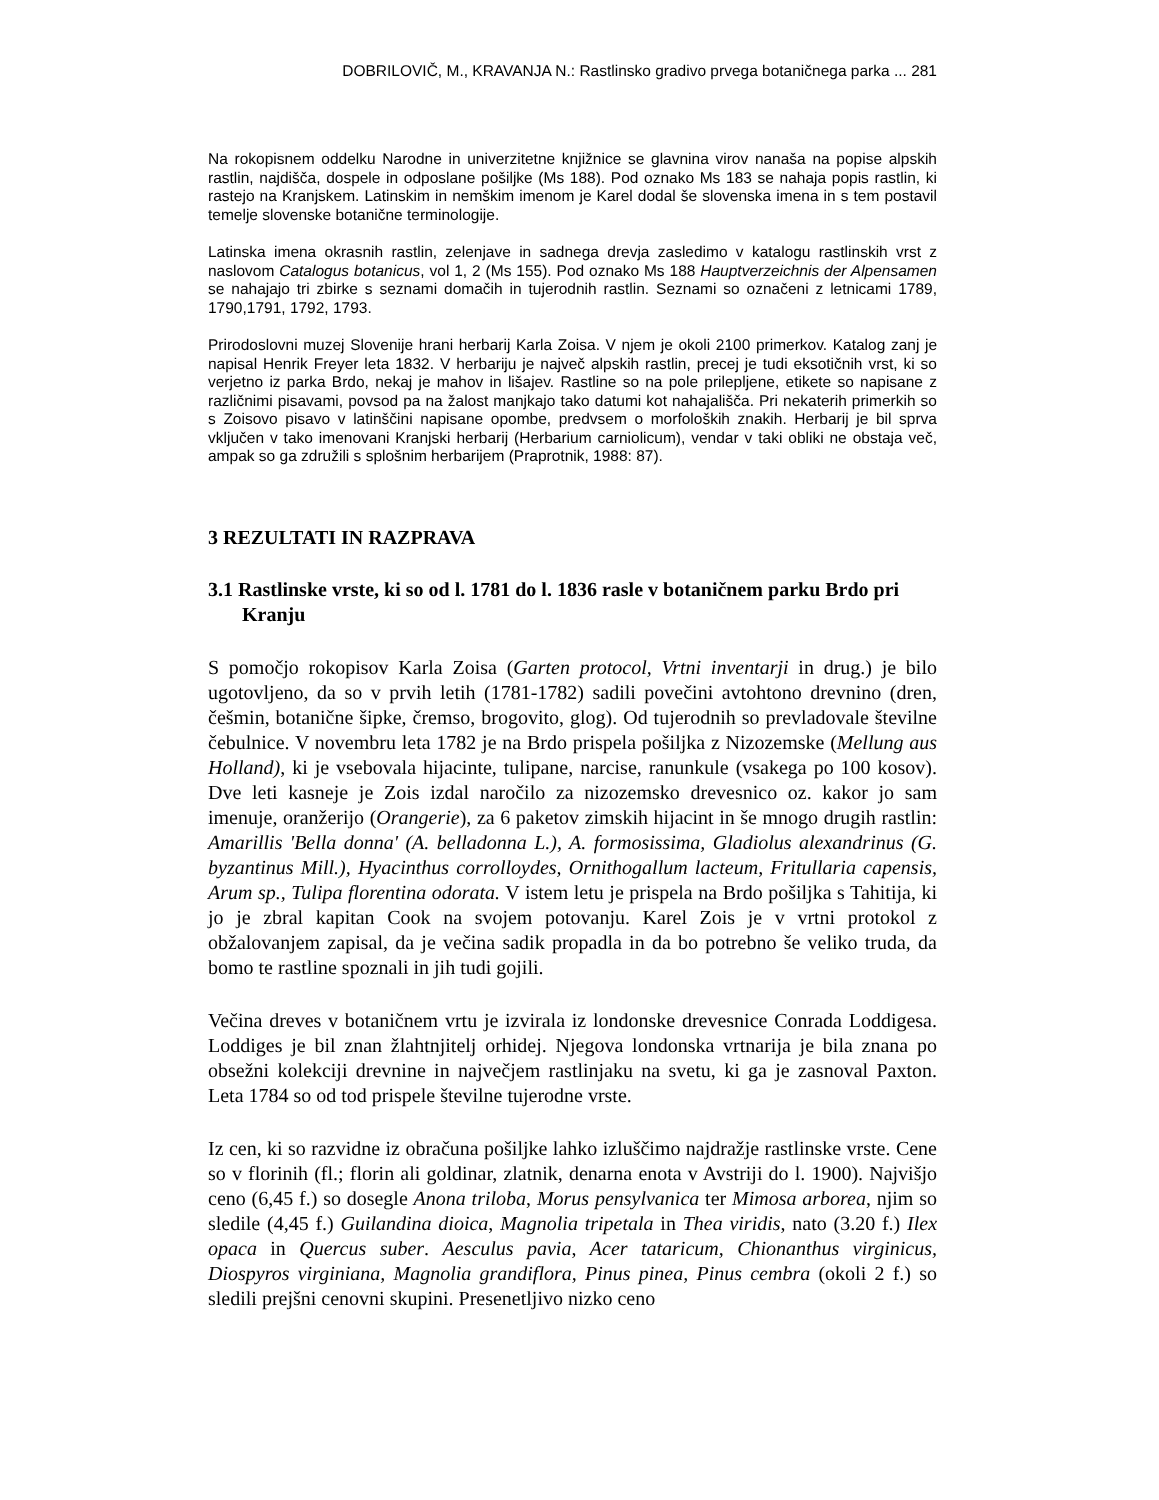DOBRILOVIČ, M., KRAVANJA N.: Rastlinsko gradivo prvega botaničnega parka ... 281
Na rokopisnem oddelku Narodne in univerzitetne knjižnice se glavnina virov nanaša na popise alpskih rastlin, najdišča, dospele in odposlane pošiljke (Ms 188). Pod oznako Ms 183 se nahaja popis rastlin, ki rastejo na Kranjskem. Latinskim in nemškim imenom je Karel dodal še slovenska imena in s tem postavil temelje slovenske botanične terminologije.
Latinska imena okrasnih rastlin, zelenjave in sadnega drevja zasledimo v katalogu rastlinskih vrst z naslovom Catalogus botanicus, vol 1, 2 (Ms 155). Pod oznako Ms 188 Hauptverzeichnis der Alpensamen se nahajajo tri zbirke s seznami domačih in tujerodnih rastlin. Seznami so označeni z letnicami 1789, 1790,1791, 1792, 1793.
Prirodoslovni muzej Slovenije hrani herbarij Karla Zoisa. V njem je okoli 2100 primerkov. Katalog zanj je napisal Henrik Freyer leta 1832. V herbariju je največ alpskih rastlin, precej je tudi eksotičnih vrst, ki so verjetno iz parka Brdo, nekaj je mahov in lišajev. Rastline so na pole prilepljene, etikete so napisane z različnimi pisavami, povsod pa na žalost manjkajo tako datumi kot nahajališča. Pri nekaterih primerkih so s Zoisovo pisavo v latinščini napisane opombe, predvsem o morfoloških znakih. Herbarij je bil sprva vključen v tako imenovani Kranjski herbarij (Herbarium carniolicum), vendar v taki obliki ne obstaja več, ampak so ga združili s splošnim herbarijem (Praprotnik, 1988: 87).
3 REZULTATI IN RAZPRAVA
3.1 Rastlinske vrste, ki so od l. 1781 do l. 1836 rasle v botaničnem parku Brdo pri Kranju
S pomočjo rokopisov Karla Zoisa (Garten protocol, Vrtni inventarji in drug.) je bilo ugotovljeno, da so v prvih letih (1781-1782) sadili povečini avtohtono drevnino (dren, češmin, botanične šipke, čremso, brogovito, glog). Od tujerodnih so prevladovale številne čebulnice. V novembru leta 1782 je na Brdo prispela pošiljka z Nizozemske (Mellung aus Holland), ki je vsebovala hijacinte, tulipane, narcise, ranunkule (vsakega po 100 kosov). Dve leti kasneje je Zois izdal naročilo za nizozemsko drevesnico oz. kakor jo sam imenuje, oranžerijo (Orangerie), za 6 paketov zimskih hijacint in še mnogo drugih rastlin: Amarillis 'Bella donna' (A. belladonna L.), A. formosissima, Gladiolus alexandrinus (G. byzantinus Mill.), Hyacinthus corrolloydes, Ornithogallum lacteum, Fritullaria capensis, Arum sp., Tulipa florentina odorata. V istem letu je prispela na Brdo pošiljka s Tahitija, ki jo je zbral kapitan Cook na svojem potovanju. Karel Zois je v vrtni protokol z obžalovanjem zapisal, da je večina sadik propadla in da bo potrebno še veliko truda, da bomo te rastline spoznali in jih tudi gojili.
Večina dreves v botaničnem vrtu je izvirala iz londonske drevesnice Conrada Loddigesa. Loddiges je bil znan žlahtnjitelj orhidej. Njegova londonska vrtnarija je bila znana po obsežni kolekciji drevnine in največjem rastlinjaku na svetu, ki ga je zasnoval Paxton. Leta 1784 so od tod prispele številne tujerodne vrste.
Iz cen, ki so razvidne iz obračuna pošiljke lahko izluščimo najdražje rastlinske vrste. Cene so v florinih (fl.; florin ali goldinar, zlatnik, denarna enota v Avstriji do l. 1900). Najvišjo ceno (6,45 f.) so dosegle Anona triloba, Morus pensylvanica ter Mimosa arborea, njim so sledile (4,45 f.) Guilandina dioica, Magnolia tripetala in Thea viridis, nato (3.20 f.) Ilex opaca in Quercus suber. Aesculus pavia, Acer tataricum, Chionanthus virginicus, Diospyros virginiana, Magnolia grandiflora, Pinus pinea, Pinus cembra (okoli 2 f.) so sledili prejšni cenovni skupini. Presenetljivo nizko ceno